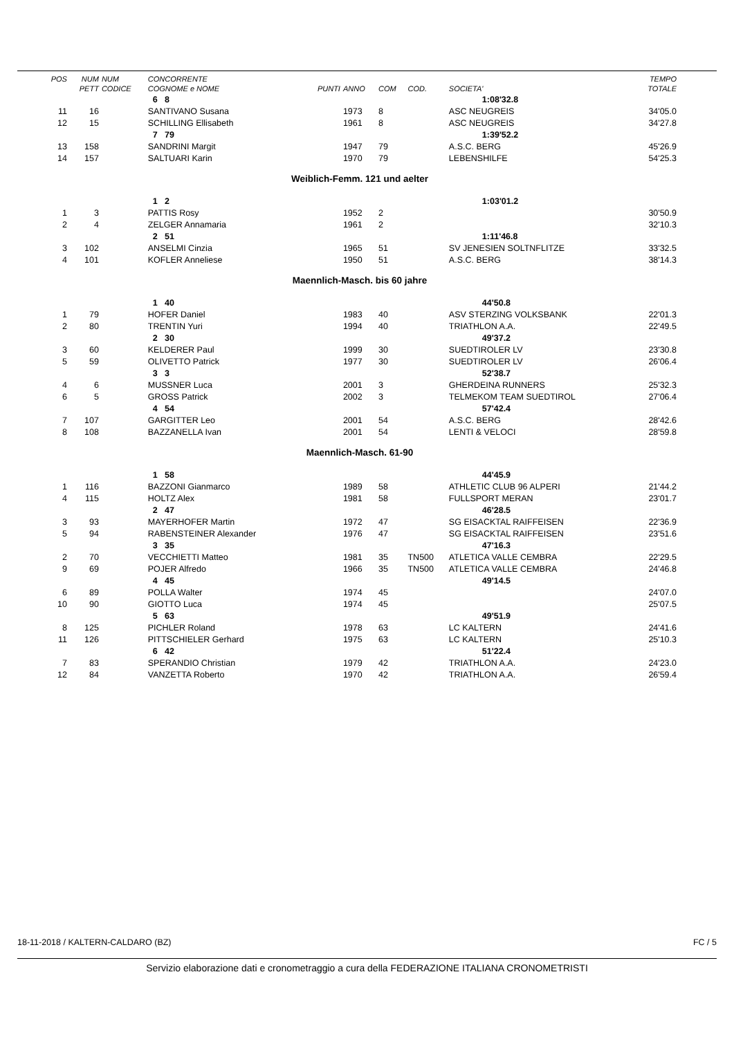| POS | NUM | NUM | CONCORRENTE | | | | | | TEMPO |
| --- | --- | --- | --- | --- | --- | --- | --- | --- | --- |
| | PETT | CODICE | COGNOME e NOME | PUNTI | ANNO | COM | COD. | SOCIETA' | TOTALE |
| | | | 6 8 | | | | | 1:08'32.8 | |
| 11 | 16 | | SANTIVANO Susana | | 1973 | 8 | | ASC NEUGREIS | 34'05.0 |
| 12 | 15 | | SCHILLING Ellisabeth | | 1961 | 8 | | ASC NEUGREIS | 34'27.8 |
| | | | 7 79 | | | | | 1:39'52.2 | |
| 13 | 158 | | SANDRINI Margit | | 1947 | 79 | | A.S.C. BERG | 45'26.9 |
| 14 | 157 | | SALTUARI Karin | | 1970 | 79 | | LEBENSHILFE | 54'25.3 |
| Weiblich-Femm. 121 und aelter | | | | | | | | | |
| | | | 1 2 | | | | | 1:03'01.2 | |
| 1 | 3 | | PATTIS Rosy | | 1952 | 2 | | | 30'50.9 |
| 2 | 4 | | ZELGER Annamaria | | 1961 | 2 | | | 32'10.3 |
| | | | 2 51 | | | | | 1:11'46.8 | |
| 3 | 102 | | ANSELMI Cinzia | | 1965 | 51 | | SV JENESIEN SOLTNFLITZE | 33'32.5 |
| 4 | 101 | | KOFLER Anneliese | | 1950 | 51 | | A.S.C. BERG | 38'14.3 |
| Maennlich-Masch. bis 60 jahre | | | | | | | | | |
| | | | 1 40 | | | | | 44'50.8 | |
| 1 | 79 | | HOFER Daniel | | 1983 | 40 | | ASV STERZING VOLKSBANK | 22'01.3 |
| 2 | 80 | | TRENTIN Yuri | | 1994 | 40 | | TRIATHLON A.A. | 22'49.5 |
| | | | 2 30 | | | | | 49'37.2 | |
| 3 | 60 | | KELDERER Paul | | 1999 | 30 | | SUEDTIROLER LV | 23'30.8 |
| 5 | 59 | | OLIVETTO Patrick | | 1977 | 30 | | SUEDTIROLER LV | 26'06.4 |
| | | | 3 3 | | | | | 52'38.7 | |
| 4 | 6 | | MUSSNER Luca | | 2001 | 3 | | GHERDEINA RUNNERS | 25'32.3 |
| 6 | 5 | | GROSS Patrick | | 2002 | 3 | | TELMEKOM TEAM SUEDTIROL | 27'06.4 |
| | | | 4 54 | | | | | 57'42.4 | |
| 7 | 107 | | GARGITTER Leo | | 2001 | 54 | | A.S.C. BERG | 28'42.6 |
| 8 | 108 | | BAZZANELLA Ivan | | 2001 | 54 | | LENTI & VELOCI | 28'59.8 |
| Maennlich-Masch. 61-90 | | | | | | | | | |
| | | | 1 58 | | | | | 44'45.9 | |
| 1 | 116 | | BAZZONI Gianmarco | | 1989 | 58 | | ATHLETIC CLUB 96 ALPERI | 21'44.2 |
| 4 | 115 | | HOLTZ Alex | | 1981 | 58 | | FULLSPORT MERAN | 23'01.7 |
| | | | 2 47 | | | | | 46'28.5 | |
| 3 | 93 | | MAYERHOFER Martin | | 1972 | 47 | | SG EISACKTAL RAIFFEISEN | 22'36.9 |
| 5 | 94 | | RABENSTEINER Alexander | | 1976 | 47 | | SG EISACKTAL RAIFFEISEN | 23'51.6 |
| | | | 3 35 | | | | | 47'16.3 | |
| 2 | 70 | | VECCHIETTI Matteo | | 1981 | 35 | TN500 | ATLETICA VALLE CEMBRA | 22'29.5 |
| 9 | 69 | | POJER Alfredo | | 1966 | 35 | TN500 | ATLETICA VALLE CEMBRA | 24'46.8 |
| | | | 4 45 | | | | | 49'14.5 | |
| 6 | 89 | | POLLA Walter | | 1974 | 45 | | | 24'07.0 |
| 10 | 90 | | GIOTTO Luca | | 1974 | 45 | | | 25'07.5 |
| | | | 5 63 | | | | | 49'51.9 | |
| 8 | 125 | | PICHLER Roland | | 1978 | 63 | | LC KALTERN | 24'41.6 |
| 11 | 126 | | PITTSCHIELER Gerhard | | 1975 | 63 | | LC KALTERN | 25'10.3 |
| | | | 6 42 | | | | | 51'22.4 | |
| 7 | 83 | | SPERANDIO Christian | | 1979 | 42 | | TRIATHLON A.A. | 24'23.0 |
| 12 | 84 | | VANZETTA Roberto | | 1970 | 42 | | TRIATHLON A.A. | 26'59.4 |
18-11-2018 / KALTERN-CALDARO (BZ) FC / 5
Servizio elaborazione dati e cronometraggio a cura della FEDERAZIONE ITALIANA CRONOMETRISTI